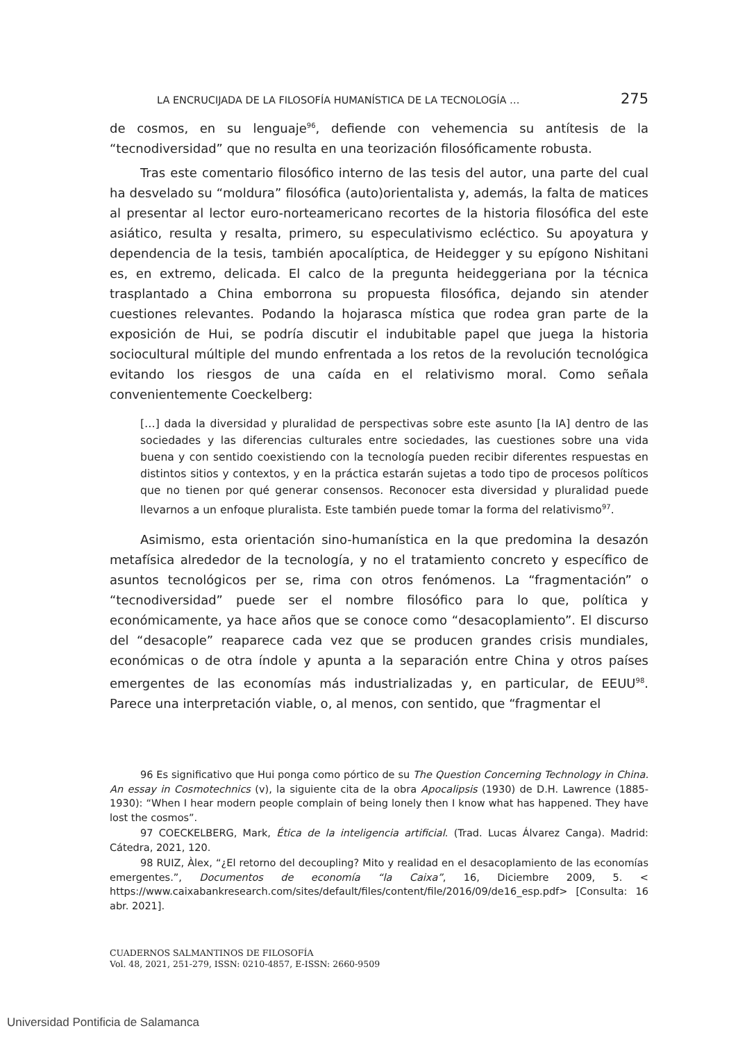LA ENCRUCIJADA DE LA FILOSOFÍA HUMANÍSTICA DE LA TECNOLOGÍA … 275
de cosmos, en su lenguaje<sup>96</sup>, defiende con vehemencia su antítesis de la “tecnodiversidad” que no resulta en una teorización filosóficamente robusta.
Tras este comentario filosófico interno de las tesis del autor, una parte del cual ha desvelado su “moldura” filosófica (auto)orientalista y, además, la falta de matices al presentar al lector euro-norteamericano recortes de la historia filosófica del este asiático, resulta y resalta, primero, su especulativismo ecléctico. Su apoyatura y dependencia de la tesis, también apocalíptica, de Heidegger y su epígono Nishitani es, en extremo, delicada. El calco de la pregunta heideggeriana por la técnica trasplantado a China emborrona su propuesta filosófica, dejando sin atender cuestiones relevantes. Podando la hojarasca mística que rodea gran parte de la exposición de Hui, se podría discutir el indubitable papel que juega la historia sociocultural múltiple del mundo enfrentada a los retos de la revolución tecnológica evitando los riesgos de una caída en el relativismo moral. Como señala convenientemente Coeckelberg:
[…] dada la diversidad y pluralidad de perspectivas sobre este asunto [la IA] dentro de las sociedades y las diferencias culturales entre sociedades, las cuestiones sobre una vida buena y con sentido coexistiendo con la tecnología pueden recibir diferentes respuestas en distintos sitios y contextos, y en la práctica estarán sujetas a todo tipo de procesos políticos que no tienen por qué generar consensos. Reconocer esta diversidad y pluralidad puede llevarnos a un enfoque pluralista. Este también puede tomar la forma del relativismo<sup>97</sup>.
Asimismo, esta orientación sino-humanística en la que predomina la desazón metafísica alrededor de la tecnología, y no el tratamiento concreto y específico de asuntos tecnológicos per se, rima con otros fenómenos. La “fragmentación” o “tecnodiversidad” puede ser el nombre filosófico para lo que, política y económicamente, ya hace años que se conoce como “desacoplamiento”. El discurso del “desacople” reaparece cada vez que se producen grandes crisis mundiales, económicas o de otra índole y apunta a la separación entre China y otros países emergentes de las economías más industrializadas y, en particular, de EEUU<sup>98</sup>. Parece una interpretación viable, o, al menos, con sentido, que “fragmentar el
96 Es significativo que Hui ponga como pórtico de su The Question Concerning Technology in China. An essay in Cosmotechnics (v), la siguiente cita de la obra Apocalipsis (1930) de D.H. Lawrence (1885-1930): “When I hear modern people complain of being lonely then I know what has happened. They have lost the cosmos”.
97 COECKELBERG, Mark, Ética de la inteligencia artificial. (Trad. Lucas Álvarez Canga). Madrid: Cátedra, 2021, 120.
98 RUIZ, Àlex, “¿El retorno del decoupling? Mito y realidad en el desacoplamiento de las economías emergentes.”, Documentos de economía “la Caixa”, 16, Diciembre 2009, 5. < https://www.caixabankresearch.com/sites/default/files/content/file/2016/09/de16_esp.pdf> [Consulta: 16 abr. 2021].
CUADERNOS SALMANTINOS DE FILOSOFÍA
Vol. 48, 2021, 251-279, ISSN: 0210-4857, E-ISSN: 2660-9509
Universidad Pontificia de Salamanca